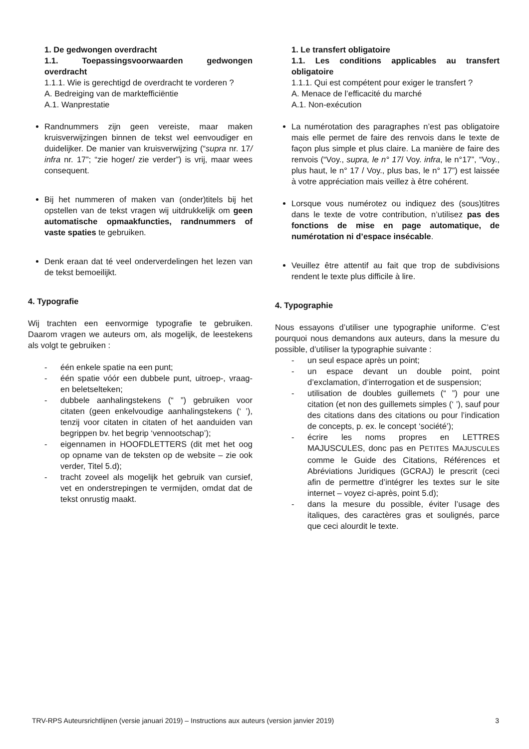1. De gedwongen overdracht
1.1. Toepassingsvoorwaarden gedwongen overdracht
1.1.1. Wie is gerechtigd de overdracht te vorderen ?
A. Bedreiging van de marktefficiëntie
A.1. Wanprestatie
Randnummers zijn geen vereiste, maar maken kruisverwijzingen binnen de tekst wel eenvoudiger en duidelijker. De manier van kruisverwijzing (“supra nr. 17/ infra nr. 17”; “zie hoger/ zie verder”) is vrij, maar wees consequent.
Bij het nummeren of maken van (onder)titels bij het opstellen van de tekst vragen wij uitdrukkelijk om geen automatische opmaakfuncties, randnummers of vaste spaties te gebruiken.
Denk eraan dat té veel onderverdelingen het lezen van de tekst bemoeilijkt.
4. Typografie
Wij trachten een eenvormige typografie te gebruiken. Daarom vragen we auteurs om, als mogelijk, de leestekens als volgt te gebruiken :
- één enkele spatie na een punt;
- één spatie vóór een dubbele punt, uitroep-, vraag- en beletselteken;
- dubbele aanhalingstekens (“ ”) gebruiken voor citaten (geen enkelvoudige aanhalingstekens (‘ ’), tenzij voor citaten in citaten of het aanduiden van begrippen bv. het begrip ‘vennootschap’);
- eigennamen in HOOFDLETTERS (dit met het oog op opname van de teksten op de website – zie ook verder, Titel 5.d);
- tracht zoveel als mogelijk het gebruik van cursief, vet en onderstrepingen te vermijden, omdat dat de tekst onrustig maakt.
1. Le transfert obligatoire
1.1. Les conditions applicables au transfert obligatoire
1.1.1. Qui est compétent pour exiger le transfert ?
A. Menace de l’efficacité du marché
A.1. Non-exécution
La numérotation des paragraphes n’est pas obligatoire mais elle permet de faire des renvois dans le texte de façon plus simple et plus claire. La manière de faire des renvois (“Voy., supra, le n° 17/ Voy. infra, le n°17”, “Voy., plus haut, le n° 17 / Voy., plus bas, le n° 17”) est laissée à votre appréciation mais veillez à être cohérent.
Lorsque vous numérotez ou indiquez des (sous)titres dans le texte de votre contribution, n’utilisez pas des fonctions de mise en page automatique, de numérotation ni d’espace insécable.
Veuillez être attentif au fait que trop de subdivisions rendent le texte plus difficile à lire.
4. Typographie
Nous essayons d’utiliser une typographie uniforme. C’est pourquoi nous demandons aux auteurs, dans la mesure du possible, d’utiliser la typographie suivante :
- un seul espace après un point;
- un espace devant un double point, point d’exclamation, d’interrogation et de suspension;
- utilisation de doubles guillemets (“ ”) pour une citation (et non des guillemets simples (‘ ’), sauf pour des citations dans des citations ou pour l’indication de concepts, p. ex. le concept ‘société’);
- écrire les noms propres en LETTRES MAJUSCULES, donc pas en PETITES MAJUSCULES comme le Guide des Citations, Références et Abréviations Juridiques (GCRAJ) le prescrit (ceci afin de permettre d’intégrer les textes sur le site internet – voyez ci-après, point 5.d);
- dans la mesure du possible, éviter l’usage des italiques, des caractères gras et soulignés, parce que ceci alourdit le texte.
TRV-RPS Auteursrichtlijnen (versie januari 2019) – Instructions aux auteurs (version janvier 2019) 3